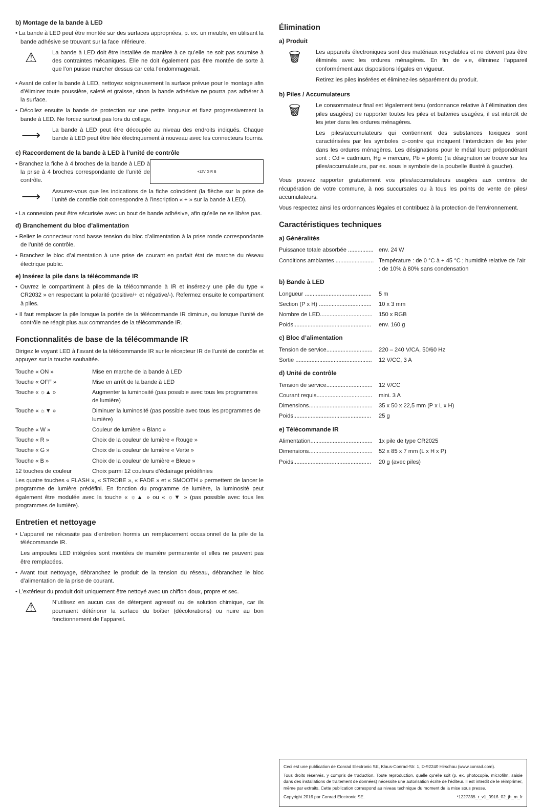b) Montage de la bande à LED
• La bande à LED peut être montée sur des surfaces appropriées, p. ex. un meuble, en utilisant la bande adhésive se trouvant sur la face inférieure.
⚠
La bande à LED doit être installée de manière à ce qu’elle ne soit pas soumise à des contraintes mécaniques. Elle ne doit également pas être montée de sorte à que l’on puisse marcher dessus car cela l’endommagerait.
• Avant de coller la bande à LED, nettoyez soigneusement la surface prévue pour le montage afin d’éliminer toute poussière, saleté et graisse, sinon la bande adhésive ne pourra pas adhérer à la surface.
• Décollez ensuite la bande de protection sur une petite longueur et fixez progressivement la bande à LED. Ne forcez surtout pas lors du collage.
⟶
La bande à LED peut être découpée au niveau des endroits indiqués. Chaque bande à LED peut être liée électriquement à nouveau avec les connecteurs fournis.
c) Raccordement de la bande à LED à l’unité de contrôle
+12V G R B
• Branchez la fiche à 4 broches de la bande à LED à la prise à 4 broches correspondante de l’unité de contrôle.
⟶
Assurez-vous que les indications de la fiche coïncident (la flèche sur la prise de l’unité de contrôle doit correspondre à l’inscription « + » sur la bande à LED).
• La connexion peut être sécurisée avec un bout de bande adhésive, afin qu’elle ne se libère pas.
d) Branchement du bloc d’alimentation
• Reliez le connecteur rond basse tension du bloc d’alimentation à la prise ronde correspondante de l’unité de contrôle.
• Branchez le bloc d’alimentation à une prise de courant en parfait état de marche du réseau électrique public.
e) Insérez la pile dans la télécommande IR
• Ouvrez le compartiment à piles de la télécommande à IR et insérez-y une pile du type « CR2032 » en respectant la polarité (positive/+ et négative/-). Refermez ensuite le compartiment à piles.
• Il faut remplacer la pile lorsque la portée de la télécommande IR diminue, ou lorsque l’unité de contrôle ne réagit plus aux commandes de la télécommande IR.
Fonctionnalités de base de la télécommande IR
Dirigez le voyant LED à l’avant de la télécommande IR sur le récepteur IR de l’unité de contrôle et appuyez sur la touche souhaitée.
| Touche « ON » | Mise en marche de la bande à LED |
| Touche « OFF » | Mise en arrêt de la bande à LED |
| Touche « ☼▲ » | Augmenter la luminosité (pas possible avec tous les programmes de lumière) |
| Touche « ☼▼ » | Diminuer la luminosité (pas possible avec tous les programmes de lumière) |
| Touche « W » | Couleur de lumière « Blanc » |
| Touche « R » | Choix de la couleur de lumière « Rouge » |
| Touche « G » | Choix de la couleur de lumière « Verte » |
| Touche « B » | Choix de la couleur de lumière « Bleue » |
| 12 touches de couleur | Choix parmi 12 couleurs d’éclairage prédéfinies |
Les quatre touches « FLASH », « STROBE », « FADE » et « SMOOTH » permettent de lancer le programme de lumière prédéfini. En fonction du programme de lumière, la luminosité peut également être modulée avec la touche « ☼▲ » ou « ☼▼ » (pas possible avec tous les programmes de lumière).
Entretien et nettoyage
• L’appareil ne nécessite pas d’entretien hormis un remplacement occasionnel de la pile de la télécommande IR.
Les ampoules LED intégrées sont montées de manière permanente et elles ne peuvent pas être remplacées.
• Avant tout nettoyage, débranchez le produit de la tension du réseau, débranchez le bloc d’alimentation de la prise de courant.
• L’extérieur du produit doit uniquement être nettoyé avec un chiffon doux, propre et sec.
⚠
N’utilisez en aucun cas de détergent agressif ou de solution chimique, car ils pourraient détériorer la surface du boîtier (décolorations) ou nuire au bon fonctionnement de l’appareil.
Élimination
a) Produit
🗑
Les appareils électroniques sont des matériaux recyclables et ne doivent pas être éliminés avec les ordures ménagères. En fin de vie, éliminez l‘appareil conformément aux dispositions légales en vigueur.
Retirez les piles insérées et éliminez-les séparément du produit.
b) Piles / Accumulateurs
🗑
Le consommateur final est légalement tenu (ordonnance relative à l´élimination des piles usagées) de rapporter toutes les piles et batteries usagées, il est interdit de les jeter dans les ordures ménagères.
Les piles/accumulateurs qui contiennent des substances toxiques sont caractérisées par les symboles ci-contre qui indiquent l‘interdiction de les jeter dans les ordures ménagères. Les désignations pour le métal lourd prépondérant sont : Cd = cadmium, Hg = mercure, Pb = plomb (la désignation se trouve sur les piles/accumulateurs, par ex. sous le symbole de la poubelle illustré à gauche).
Vous pouvez rapporter gratuitement vos piles/accumulateurs usagées aux centres de récupération de votre commune, à nos succursales ou à tous les points de vente de piles/ accumulateurs.
Vous respectez ainsi les ordonnances légales et contribuez à la protection de l‘environnement.
Caractéristiques techniques
a) Généralités
| Puissance totale absorbée ................ | env. 24 W |
| Conditions ambiantes ........................ | Température : de 0 °C à + 45 °C ; humidité relative de l’air : de 10% à 80% sans condensation |
b) Bande à LED
| Longueur .......................................... | 5 m |
| Section (P x H) ................................. | 10 x 3 mm |
| Nombre de LED................................. | 150 x RGB |
| Poids................................................. | env. 160 g |
c) Bloc d’alimentation
| Tension de service............................. | 220 – 240 V/CA, 50/60 Hz |
| Sortie ................................................ | 12 V/CC, 3 A |
d) Unité de contrôle
| Tension de service............................. | 12 V/CC |
| Courant requis................................... | mini. 3 A |
| Dimensions........................................ | 35 x 50 x 22,5 mm (P x L x H) |
| Poids................................................. | 25 g |
e) Télécommande IR
| Alimentation....................................... | 1x pile de type CR2025 |
| Dimensions........................................ | 52 x 85 x 7 mm (L x H x P) |
| Poids................................................. | 20 g (avec piles) |
Ceci est une publication de Conrad Electronic SE, Klaus-Conrad-Str. 1, D-92240 Hirschau (www.conrad.com).
Tous droits réservés, y compris de traduction. Toute reproduction, quelle qu‘elle soit (p. ex. photocopie, microfilm, saisie dans des installations de traitement de données) nécessite une autorisation écrite de l‘éditeur. Il est interdit de le réimprimer, même par extraits. Cette publication correspond au niveau technique du moment de la mise sous presse.
Copyright 2016 par Conrad Electronic SE. *1227385_r_v1_0916_02_jh_m_fr